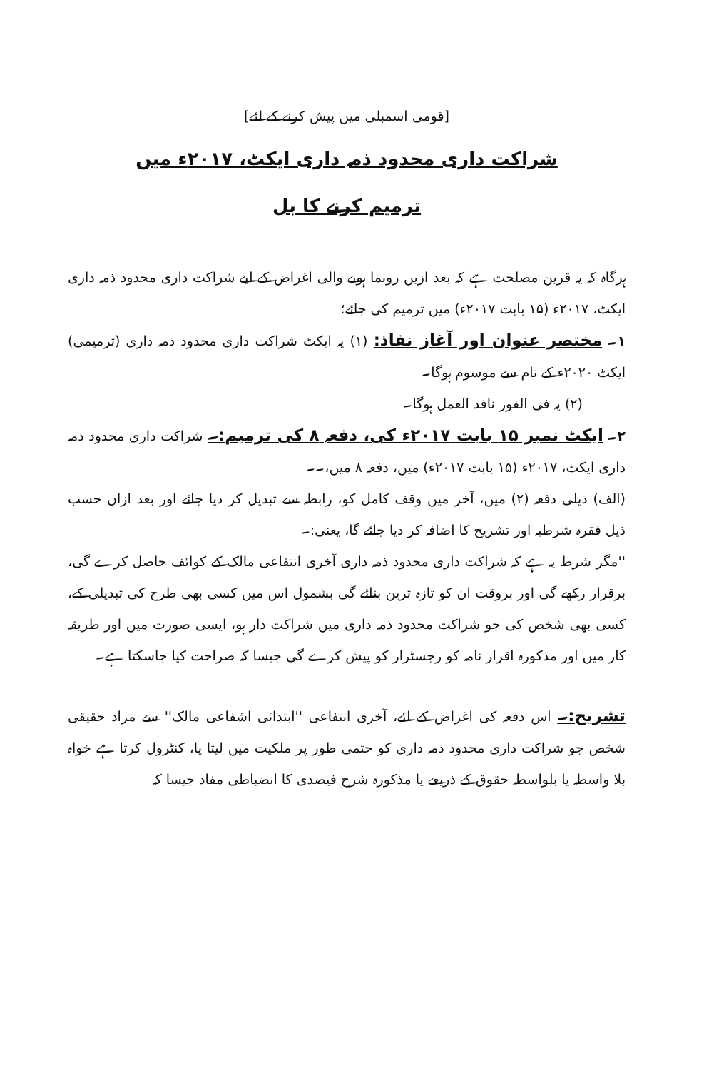[قومی اسمبلی میں پیش کرنے کے لئے]
شراکت داری محدود ذمہ داری ایکٹ، ۲۰۱۷ء میں
ترمیم کرنے کا بل
ہرگاہ کہ یہ قرین مصلحت ہے کہ بعد ازیں رونما ہونے والی اغراض کے لیے شراکت داری محدود ذمہ داری ایکٹ، ۲۰۱۷ء (۱۵ بابت ۲۰۱۷ء) میں ترمیم کی جائے؛
۱۔ مختصر عنوان اور آغاز نفاذ: (۱) یہ ایکٹ شراکت داری محدود ذمہ داری (ترمیمی) ایکٹ ۲۰۲۰ء کے نام سے موسوم ہوگا۔
(۲) یہ فی الفور نافذ العمل ہوگا۔
۲۔ ایکٹ نمبر ۱۵ بابت ۲۰۱۷ء کی، دفعہ ۸ کی ترمیم:۔ شراکت داری محدود ذمہ داری ایکٹ، ۲۰۱۷ء (۱۵ بابت ۲۰۱۷ء) میں، دفعہ ۸ میں،۔۔
(الف) ذیلی دفعہ (۲) میں، آخر میں وقف کامل کو، رابطہ سے تبدیل کر دیا جائے اور بعد ازاں حسب ذیل فقرہ شرطیہ اور تشریح کا اضافہ کر دیا جائے گا، یعنی:۔
''مگر شرط یہ ہے کہ شراکت داری محدود ذمہ داری آخری انتفاعی مالک کے کوائف حاصل کرے گی، برقرار رکھے گی اور بروقت ان کو تازہ ترین بنائے گی بشمول اس میں کسی بھی طرح کی تبدیلی کے، کسی بھی شخص کی جو شراکت محدود ذمہ داری میں شراکت دار ہو، ایسی صورت میں اور طریقہ کار میں اور مذکورہ اقرار نامہ کو رجسٹرار کو پیش کرے گی جیسا کہ صراحت کیا جاسکتا ہے۔
تشریح:۔ اس دفعہ کی اغراض کے لئے، آخری انتفاعی ''ابتدائی اشفاعی مالک'' سے مراد حقیقی شخص جو شراکت داری محدود ذمہ داری کو حتمی طور پر ملکیت میں لیتا یا، کنٹرول کرتا ہے خواہ بلا واسطہ یا بلواسطہ حقوق کے ذریعے یا مذکورہ شرح فیصدی کا انضباطی مفاد جیسا کہ